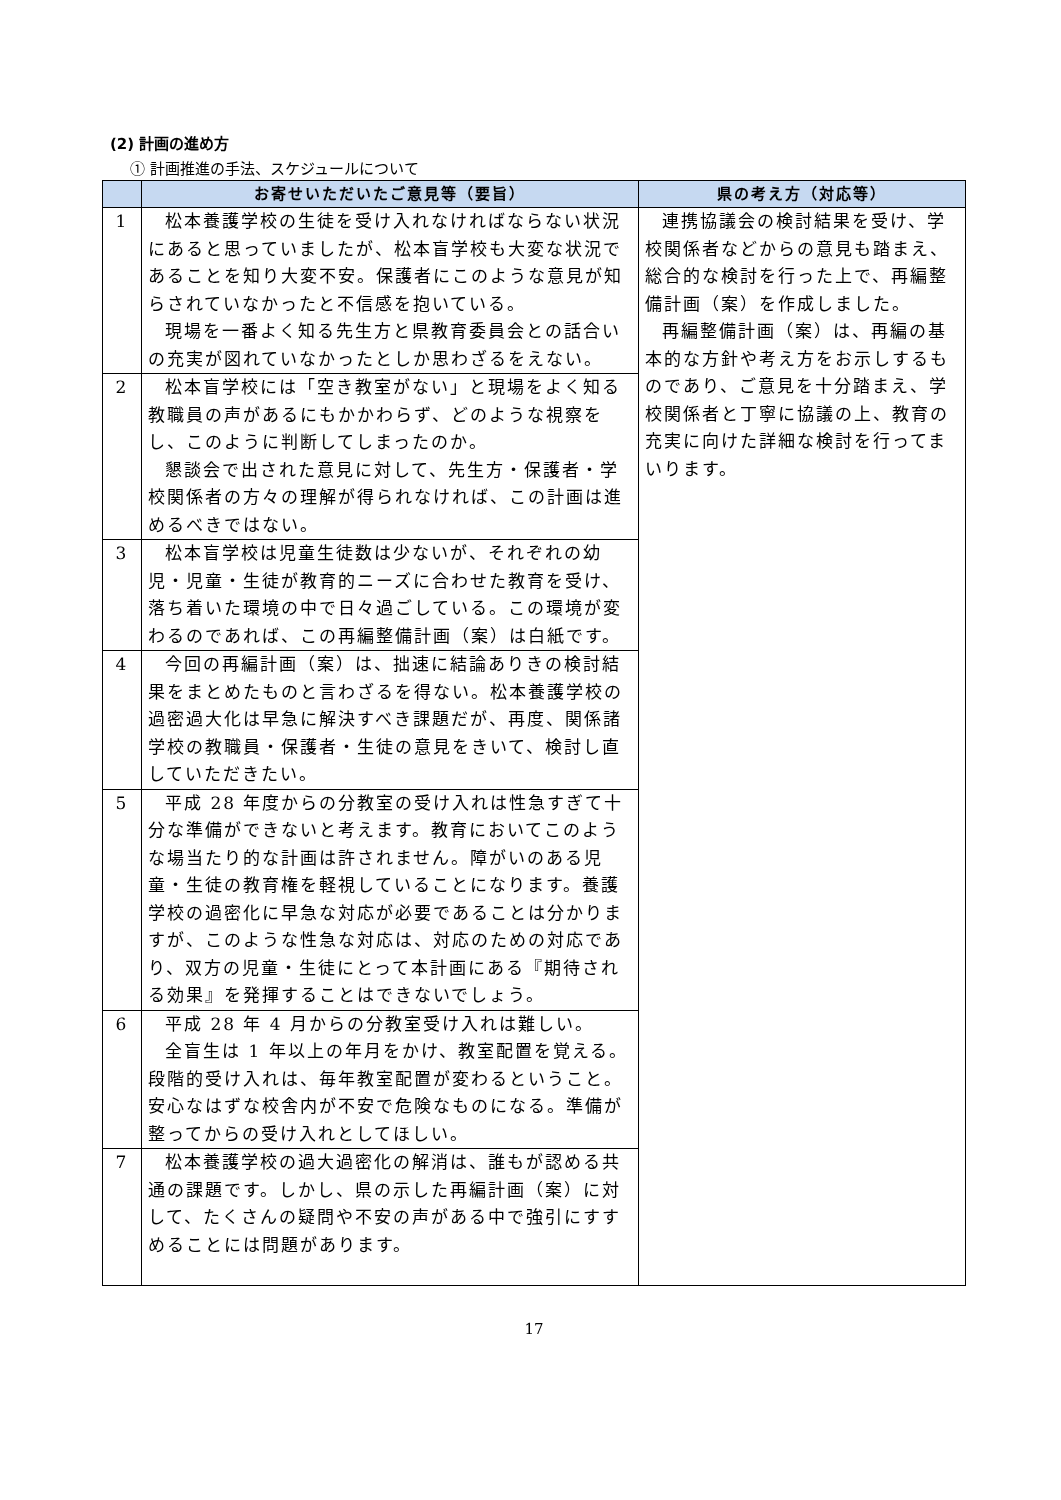(2) 計画の進め方
① 計画推進の手法、スケジュールについて
| | お寄せいただいたご意見等（要旨） | 県の考え方（対応等） |
| --- | --- | --- |
| 1 | 松本養護学校の生徒を受け入れなければならない状況にあると思っていましたが、松本盲学校も大変な状況であることを知り大変不安。保護者にこのような意見が知らされていなかったと不信感を抱いている。 現場を一番よく知る先生方と県教育委員会との話合いの充実が図れていなかったとしか思わざるをえない。 | 連携協議会の検討結果を受け、学校関係者などからの意見も踏まえ、総合的な検討を行った上で、再編整備計画（案）を作成しました。 再編整備計画（案）は、再編の基本的な方針や考え方をお示しするものであり、ご意見を十分踏まえ、学校関係者と丁寧に協議の上、教育の充実に向けた詳細な検討を行ってまいります。 |
| 2 | 松本盲学校には「空き教室がない」と現場をよく知る教職員の声があるにもかかわらず、どのような視察をし、このように判断してしまったのか。 懇談会で出された意見に対して、先生方・保護者・学校関係者の方々の理解が得られなければ、この計画は進めるべきではない。 | |
| 3 | 松本盲学校は児童生徒数は少ないが、それぞれの幼児・児童・生徒が教育的ニーズに合わせた教育を受け、落ち着いた環境の中で日々過ごしている。この環境が変わるのであれば、この再編整備計画（案）は白紙です。 | |
| 4 | 今回の再編計画（案）は、拙速に結論ありきの検討結果をまとめたものと言わざるを得ない。松本養護学校の過密過大化は早急に解決すべき課題だが、再度、関係諸学校の教職員・保護者・生徒の意見をきいて、検討し直していただきたい。 | |
| 5 | 平成 28 年度からの分教室の受け入れは性急すぎて十分な準備ができないと考えます。教育においてこのような場当たり的な計画は許されません。障がいのある児童・生徒の教育権を軽視していることになります。養護学校の過密化に早急な対応が必要であることは分かりますが、このような性急な対応は、対応のための対応であり、双方の児童・生徒にとって本計画にある『期待される効果』を発揮することはできないでしょう。 | |
| 6 | 平成 28 年 4 月からの分教室受け入れは難しい。 全盲生は 1 年以上の年月をかけ、教室配置を覚える。段階的受け入れは、毎年教室配置が変わるということ。安心なはずな校舎内が不安で危険なものになる。準備が整ってからの受け入れとしてほしい。 | |
| 7 | 松本養護学校の過大過密化の解消は、誰もが認める共通の課題です。しかし、県の示した再編計画（案）に対して、たくさんの疑問や不安の声がある中で強引にすすめることには問題があります。 | |
17